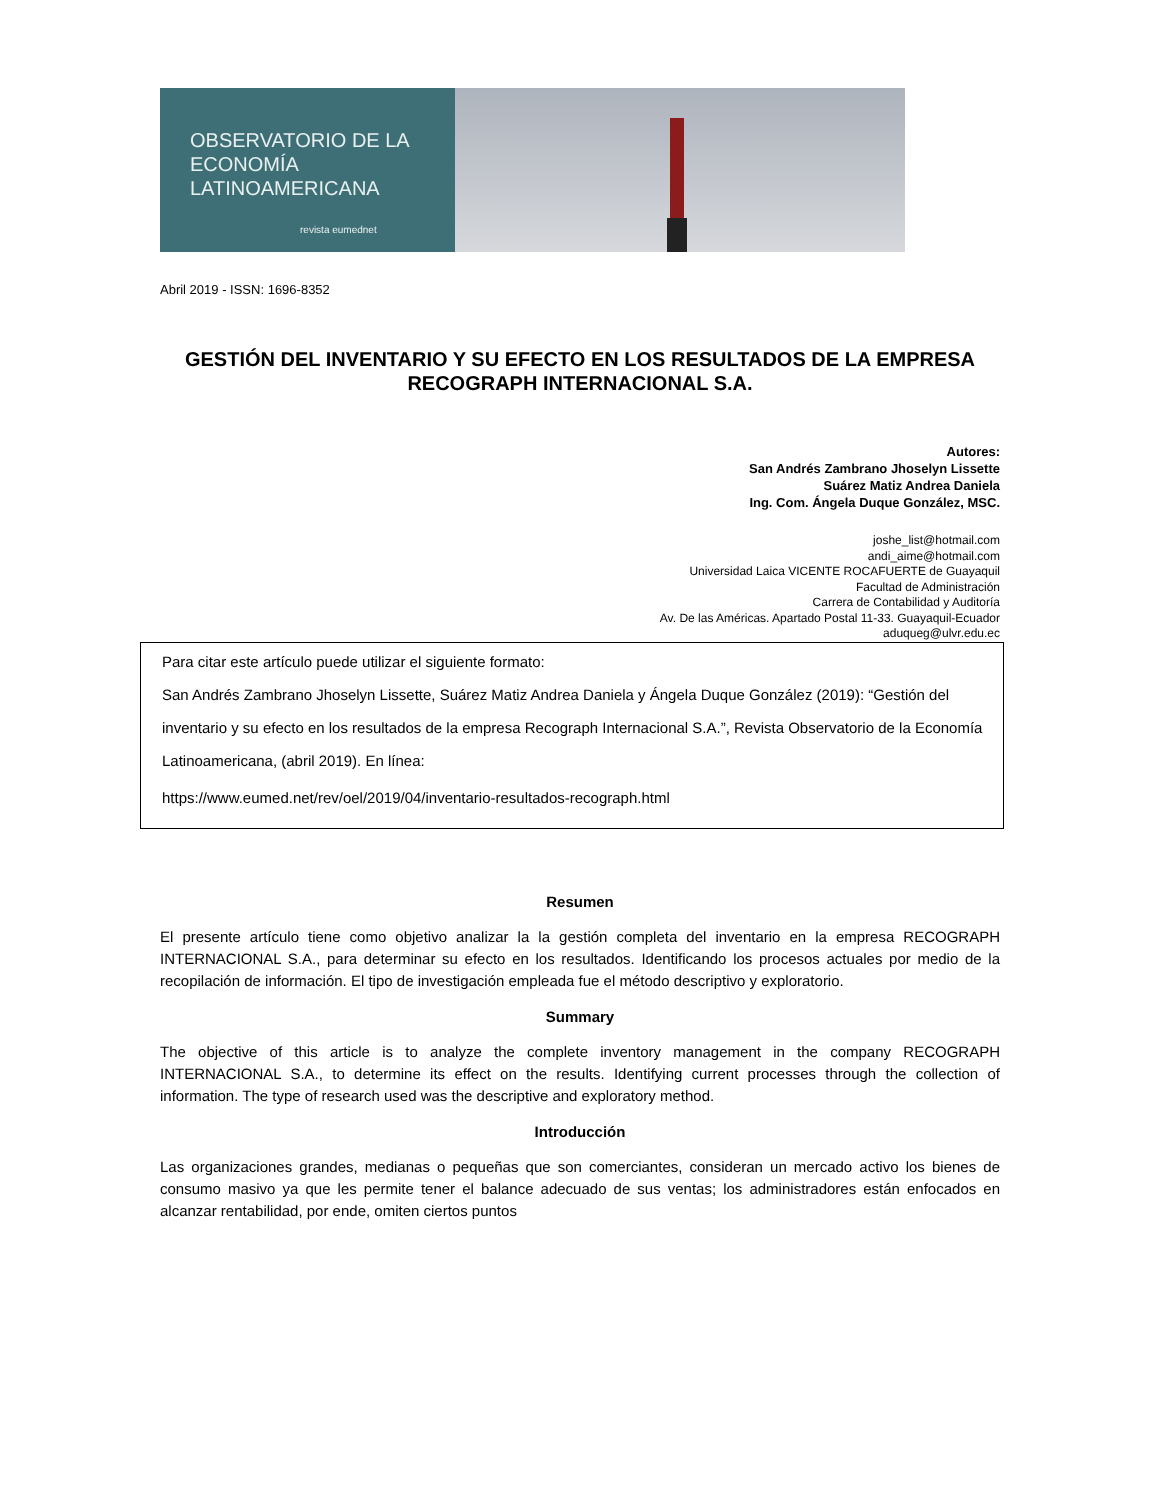OBSERVATORIO DE LA
ECONOMÍA
LATINOAMERICANA
revista eumednet
Abril 2019 - ISSN: 1696-8352
GESTIÓN DEL INVENTARIO Y SU EFECTO EN LOS RESULTADOS DE LA EMPRESA RECOGRAPH INTERNACIONAL S.A.
Autores:
San Andrés Zambrano Jhoselyn Lissette
Suárez Matiz Andrea Daniela
Ing. Com. Ángela Duque González, MSC.
joshe_list@hotmail.com
andi_aime@hotmail.com
Universidad Laica VICENTE ROCAFUERTE de Guayaquil
Facultad de Administración
Carrera de Contabilidad y Auditoría
Av. De las Américas. Apartado Postal 11-33. Guayaquil-Ecuador
aduqueg@ulvr.edu.ec
Para citar este artículo puede utilizar el siguiente formato:
San Andrés Zambrano Jhoselyn Lissette, Suárez Matiz Andrea Daniela y Ángela Duque González (2019): “Gestión del inventario y su efecto en los resultados de la empresa Recograph Internacional S.A.”, Revista Observatorio de la Economía Latinoamericana, (abril 2019). En línea:
https://www.eumed.net/rev/oel/2019/04/inventario-resultados-recograph.html
Resumen
El presente artículo tiene como objetivo analizar la la gestión completa del inventario en la empresa RECOGRAPH INTERNACIONAL S.A., para determinar su efecto en los resultados. Identificando los procesos actuales por medio de la recopilación de información. El tipo de investigación empleada fue el método descriptivo y exploratorio.
Summary
The objective of this article is to analyze the complete inventory management in the company RECOGRAPH INTERNACIONAL S.A., to determine its effect on the results. Identifying current processes through the collection of information. The type of research used was the descriptive and exploratory method.
Introducción
Las organizaciones grandes, medianas o pequeñas que son comerciantes, consideran un mercado activo los bienes de consumo masivo ya que les permite tener el balance adecuado de sus ventas; los administradores están enfocados en alcanzar rentabilidad, por ende, omiten ciertos puntos